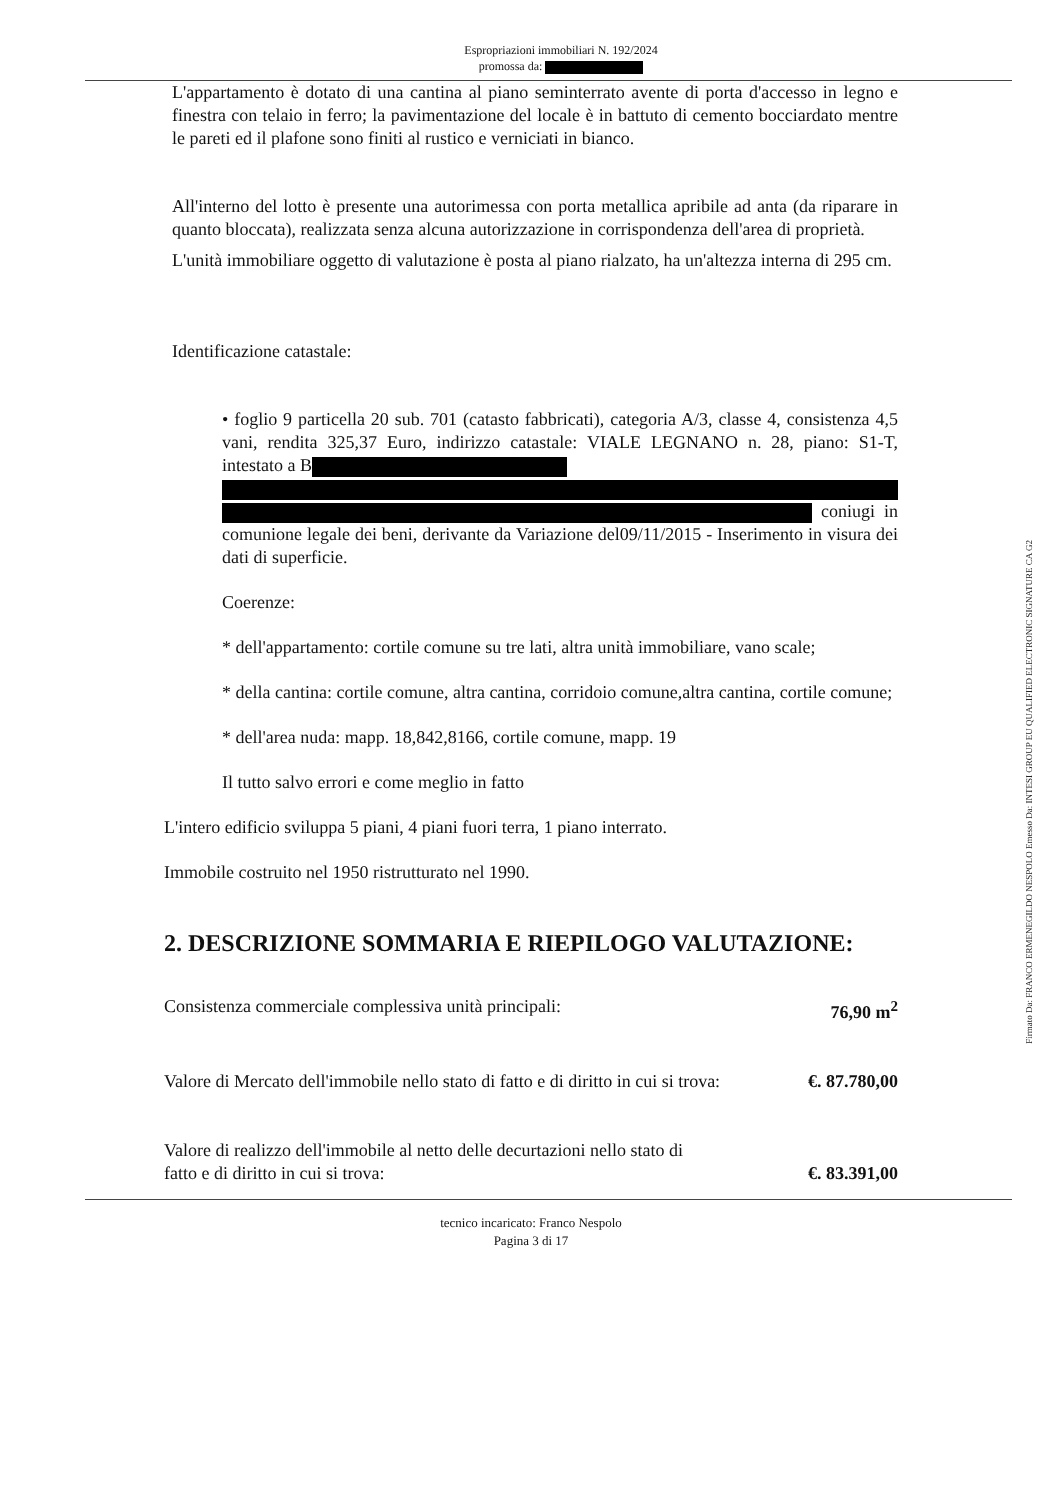Espropriazioni immobiliari N. 192/2024
promossa da:
L'appartamento è dotato di una cantina al piano seminterrato avente di porta d'accesso in legno e finestra con telaio in ferro; la pavimentazione del locale è in battuto di cemento bocciardato mentre le pareti ed il plafone sono finiti al rustico e verniciati in bianco.
All'interno del lotto è presente una autorimessa con porta metallica apribile ad anta (da riparare in quanto bloccata), realizzata senza alcuna autorizzazione in corrispondenza dell'area di proprietà.
L'unità immobiliare oggetto di valutazione è posta al piano rialzato, ha un'altezza interna di 295 cm.
Identificazione catastale:
• foglio 9 particella 20 sub. 701 (catasto fabbricati), categoria A/3, classe 4, consistenza 4,5 vani, rendita 325,37 Euro, indirizzo catastale: VIALE LEGNANO n. 28, piano: S1-T, intestato a B
coniugi in comunione legale dei beni, derivante da Variazione del09/11/2015 - Inserimento in visura dei dati di superficie.
Coerenze:
* dell'appartamento: cortile comune su tre lati, altra unità immobiliare, vano scale;
* della cantina: cortile comune, altra cantina, corridoio comune,altra cantina, cortile comune;
* dell'area nuda: mapp. 18,842,8166, cortile comune, mapp. 19
Il tutto salvo errori e come meglio in fatto
L'intero edificio sviluppa 5 piani, 4 piani fuori terra, 1 piano interrato.
Immobile costruito nel 1950 ristrutturato nel 1990.
2. DESCRIZIONE SOMMARIA E RIEPILOGO VALUTAZIONE:
Consistenza commerciale complessiva unità principali: 76,90 m<sup>2</sup>
Valore di Mercato dell'immobile nello stato di fatto e di diritto in cui si trova: €. 87.780,00
Valore di realizzo dell'immobile al netto delle decurtazioni nello stato di
fatto e di diritto in cui si trova: €. 83.391,00
tecnico incaricato: Franco Nespolo
Pagina 3 di 17
Firmato Da: FRANCO ERMENEGILDO NESPOLO Emesso Da: INTESI GROUP EU QUALIFIED ELECTRONIC SIGNATURE CA G2